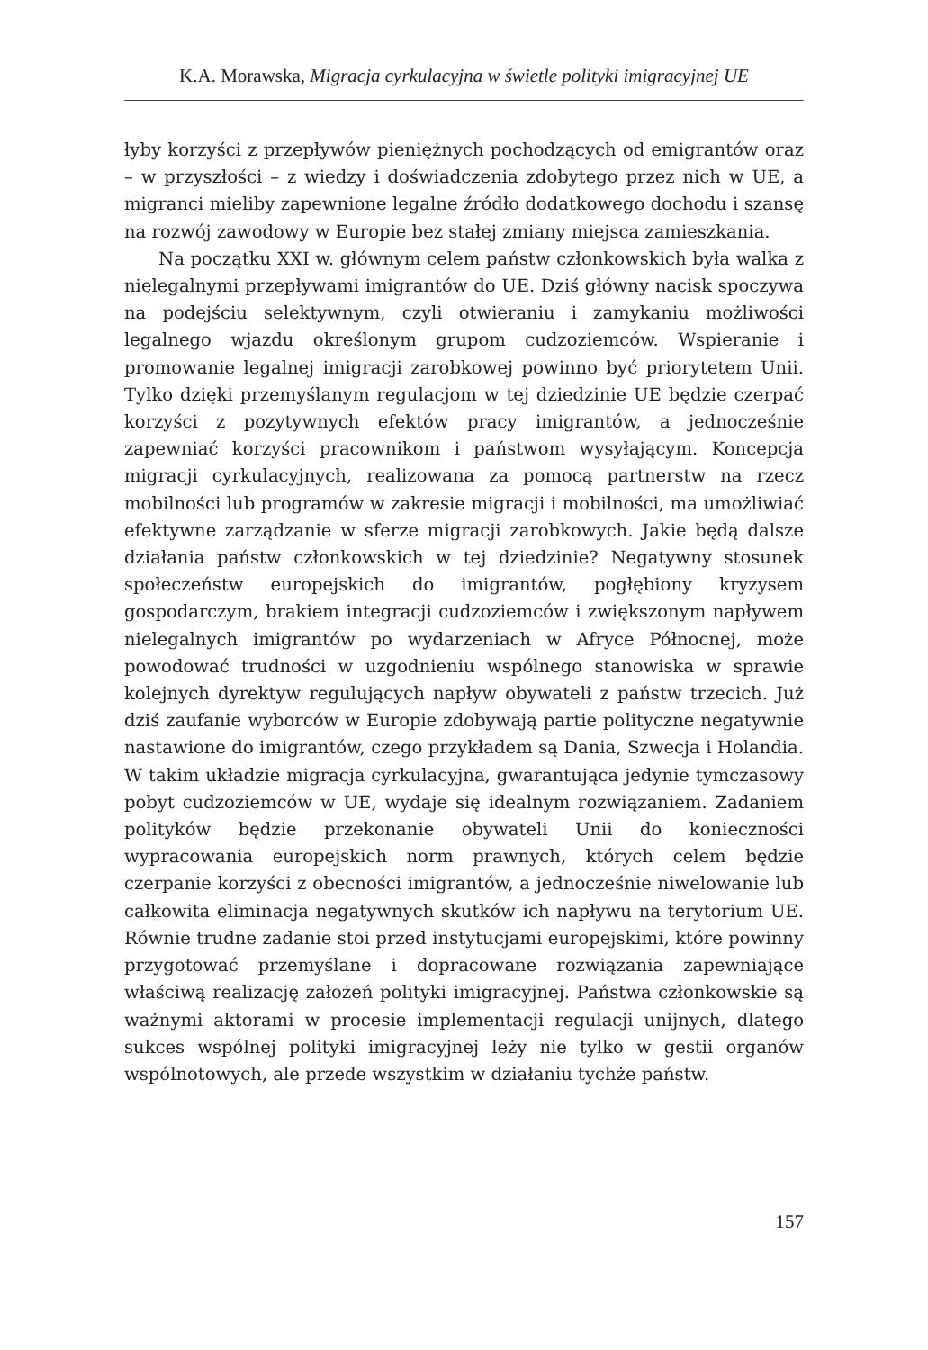K.A. Morawska, Migracja cyrkulacyjna w świetle polityki imigracyjnej UE
łyby korzyści z przepływów pieniężnych pochodzących od emigrantów oraz – w przyszłości – z wiedzy i doświadczenia zdobytego przez nich w UE, a migranci mieliby zapewnione legalne źródło dodatkowego dochodu i szansę na rozwój zawodowy w Europie bez stałej zmiany miejsca zamieszkania.
Na początku XXI w. głównym celem państw członkowskich była walka z nielegalnymi przepływami imigrantów do UE. Dziś główny nacisk spoczywa na podejściu selektywnym, czyli otwieraniu i zamykaniu możliwości legalnego wjazdu określonym grupom cudzoziemców. Wspieranie i promowanie legalnej imigracji zarobkowej powinno być priorytetem Unii. Tylko dzięki przemyślanym regulacjom w tej dziedzinie UE będzie czerpać korzyści z pozytywnych efektów pracy imigrantów, a jednocześnie zapewniać korzyści pracownikom i państwom wysyłającym. Koncepcja migracji cyrkulacyjnych, realizowana za pomocą partnerstw na rzecz mobilności lub programów w zakresie migracji i mobilności, ma umożliwiać efektywne zarządzanie w sferze migracji zarobkowych. Jakie będą dalsze działania państw członkowskich w tej dziedzinie? Negatywny stosunek społeczeństw europejskich do imigrantów, pogłębiony kryzysem gospodarczym, brakiem integracji cudzoziemców i zwiększonym napływem nielegalnych imigrantów po wydarzeniach w Afryce Północnej, może powodować trudności w uzgodnieniu wspólnego stanowiska w sprawie kolejnych dyrektyw regulujących napływ obywateli z państw trzecich. Już dziś zaufanie wyborców w Europie zdobywają partie polityczne negatywnie nastawione do imigrantów, czego przykładem są Dania, Szwecja i Holandia. W takim układzie migracja cyrkulacyjna, gwarantująca jedynie tymczasowy pobyt cudzoziemców w UE, wydaje się idealnym rozwiązaniem. Zadaniem polityków będzie przekonanie obywateli Unii do konieczności wypracowania europejskich norm prawnych, których celem będzie czerpanie korzyści z obecności imigrantów, a jednocześnie niwelowanie lub całkowita eliminacja negatywnych skutków ich napływu na terytorium UE. Równie trudne zadanie stoi przed instytucjami europejskimi, które powinny przygotować przemyślane i dopracowane rozwiązania zapewniające właściwą realizację założeń polityki imigracyjnej. Państwa członkowskie są ważnymi aktorami w procesie implementacji regulacji unijnych, dlatego sukces wspólnej polityki imigracyjnej leży nie tylko w gestii organów wspólnotowych, ale przede wszystkim w działaniu tychże państw.
157